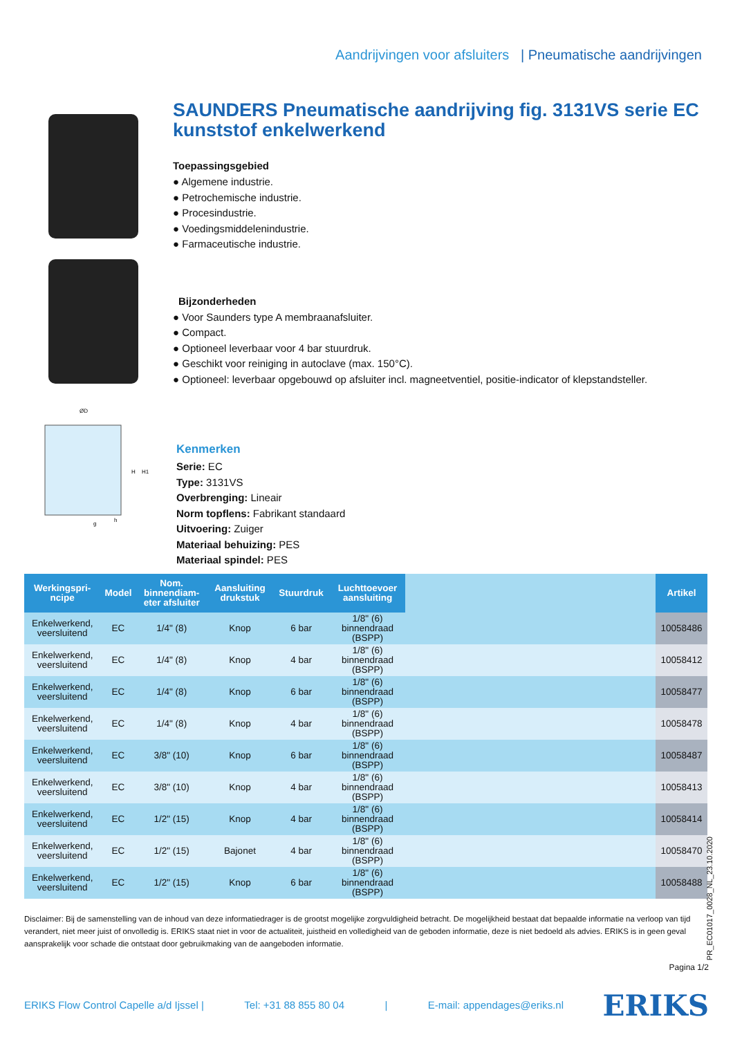Aandrijvingen voor afsluiters | Pneumatische aandrijvingen
ØD
H
H1
g
h
SAUNDERS Pneumatische aandrijving fig. 3131VS serie EC kunststof enkelwerkend
Toepassingsgebied
● Algemene industrie.
● Petrochemische industrie.
● Procesindustrie.
● Voedingsmiddelenindustrie.
● Farmaceutische industrie.
Bijzonderheden
● Voor Saunders type A membraanafsluiter.
● Compact.
● Optioneel leverbaar voor 4 bar stuurdruk.
● Geschikt voor reiniging in autoclave (max. 150°C).
● Optioneel: leverbaar opgebouwd op afsluiter incl. magneetventiel, positie-indicator of klepstandsteller.
Kenmerken
Serie: EC
Type: 3131VS
Overbrenging: Lineair
Norm topflens: Fabrikant standaard
Uitvoering: Zuiger
Materiaal behuizing: PES
Materiaal spindel: PES
| Werkingspri- ncipe | Model | Nom. binnendiam- eter afsluiter | Aansluiting drukstuk | Stuurdruk | Luchttoevoer aansluiting | | Artikel |
| --- | --- | --- | --- | --- | --- | --- | --- |
| Enkelwerkend, veersluitend | EC | 1/4" (8) | Knop | 6 bar | 1/8" (6) binnendraad (BSPP) | | 10058486 |
| Enkelwerkend, veersluitend | EC | 1/4" (8) | Knop | 4 bar | 1/8" (6) binnendraad (BSPP) | | 10058412 |
| Enkelwerkend, veersluitend | EC | 1/4" (8) | Knop | 6 bar | 1/8" (6) binnendraad (BSPP) | | 10058477 |
| Enkelwerkend, veersluitend | EC | 1/4" (8) | Knop | 4 bar | 1/8" (6) binnendraad (BSPP) | | 10058478 |
| Enkelwerkend, veersluitend | EC | 3/8" (10) | Knop | 6 bar | 1/8" (6) binnendraad (BSPP) | | 10058487 |
| Enkelwerkend, veersluitend | EC | 3/8" (10) | Knop | 4 bar | 1/8" (6) binnendraad (BSPP) | | 10058413 |
| Enkelwerkend, veersluitend | EC | 1/2" (15) | Knop | 4 bar | 1/8" (6) binnendraad (BSPP) | | 10058414 |
| Enkelwerkend, veersluitend | EC | 1/2" (15) | Bajonet | 4 bar | 1/8" (6) binnendraad (BSPP) | | 10058470 |
| Enkelwerkend, veersluitend | EC | 1/2" (15) | Knop | 6 bar | 1/8" (6) binnendraad (BSPP) | | 10058488 |
Disclaimer: Bij de samenstelling van de inhoud van deze informatiedrager is de grootst mogelijke zorgvuldigheid betracht. De mogelijkheid bestaat dat bepaalde informatie na verloop van tijd verandert, niet meer juist of onvolledig is. ERIKS staat niet in voor de actualiteit, juistheid en volledigheid van de geboden informatie, deze is niet bedoeld als advies. ERIKS is in geen geval aansprakelijk voor schade die ontstaat door gebruikmaking van de aangeboden informatie.
PR_EC01017_0028_NL_23.10.2020
Pagina 1/2
ERIKS Flow Control Capelle a/d Ijssel | Tel: +31 88 855 80 04 | E-mail: appendages@eriks.nl
ERIKS